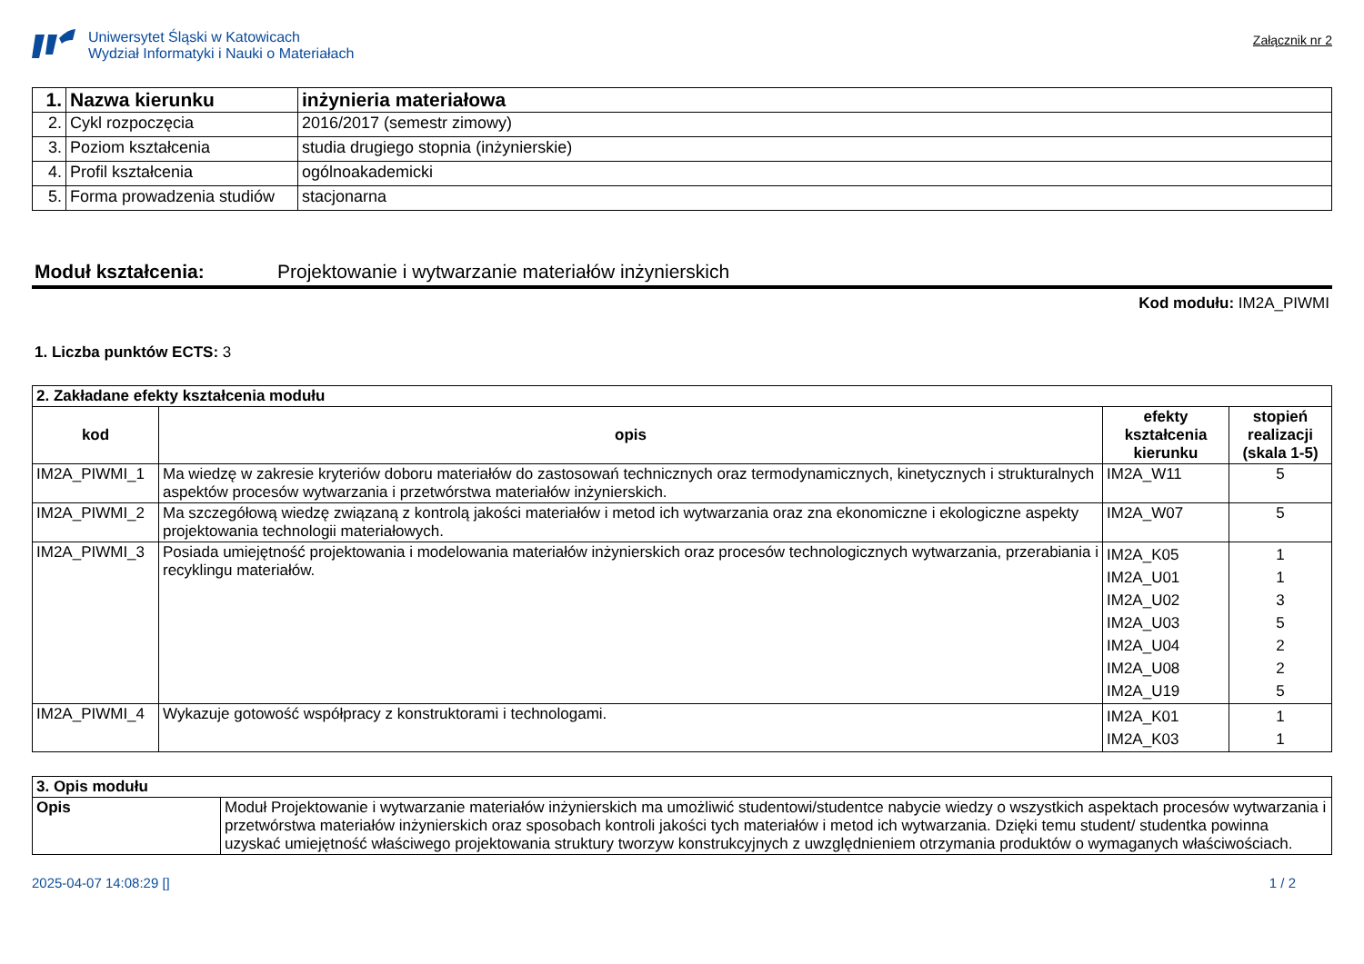Uniwersytet Śląski w Katowicach
Wydział Informatyki i Nauki o Materiałach
Załącznik nr 2
| 1. | Nazwa kierunku | inżynieria materiałowa |
| 2. | Cykl rozpoczęcia | 2016/2017 (semestr zimowy) |
| 3. | Poziom kształcenia | studia drugiego stopnia (inżynierskie) |
| 4. | Profil kształcenia | ogólnoakademicki |
| 5. | Forma prowadzenia studiów | stacjonarna |
Moduł kształcenia: Projektowanie i wytwarzanie materiałów inżynierskich
Kod modułu: IM2A_PIWMI
1. Liczba punktów ECTS: 3
| 2. Zakładane efekty kształcenia modułu | | | |
| kod | opis | efekty kształcenia kierunku | stopień realizacji (skala 1-5) |
| IM2A_PIWMI_1 | Ma wiedzę w zakresie kryteriów doboru materiałów do zastosowań technicznych oraz termodynamicznych, kinetycznych i strukturalnych aspektów procesów wytwarzania i przetwórstwa materiałów inżynierskich. | IM2A_W11 | 5 |
| IM2A_PIWMI_2 | Ma szczegółową wiedzę związaną z kontrolą jakości materiałów i metod ich wytwarzania oraz zna ekonomiczne i ekologiczne aspekty projektowania technologii materiałowych. | IM2A_W07 | 5 |
| IM2A_PIWMI_3 | Posiada umiejętność projektowania i modelowania materiałów inżynierskich oraz procesów technologicznych wytwarzania, przerabiania i recyklingu materiałów. | IM2A_K05 IM2A_U01 IM2A_U02 IM2A_U03 IM2A_U04 IM2A_U08 IM2A_U19 | 1 1 3 5 2 2 5 |
| IM2A_PIWMI_4 | Wykazuje gotowość współpracy z konstruktorami i technologami. | IM2A_K01 IM2A_K03 | 1 1 |
| 3. Opis modułu | |
| Opis | Moduł Projektowanie i wytwarzanie materiałów inżynierskich ma umożliwić studentowi/studentce nabycie wiedzy o wszystkich aspektach procesów wytwarzania i przetwórstwa materiałów inżynierskich oraz sposobach kontroli jakości tych materiałów i metod ich wytwarzania. Dzięki temu student/ studentka powinna uzyskać umiejętność właściwego projektowania struktury tworzyw konstrukcyjnych z uwzględnieniem otrzymania produktów o wymaganych właściwościach. |
2025-04-07 14:08:29 [] 1 / 2